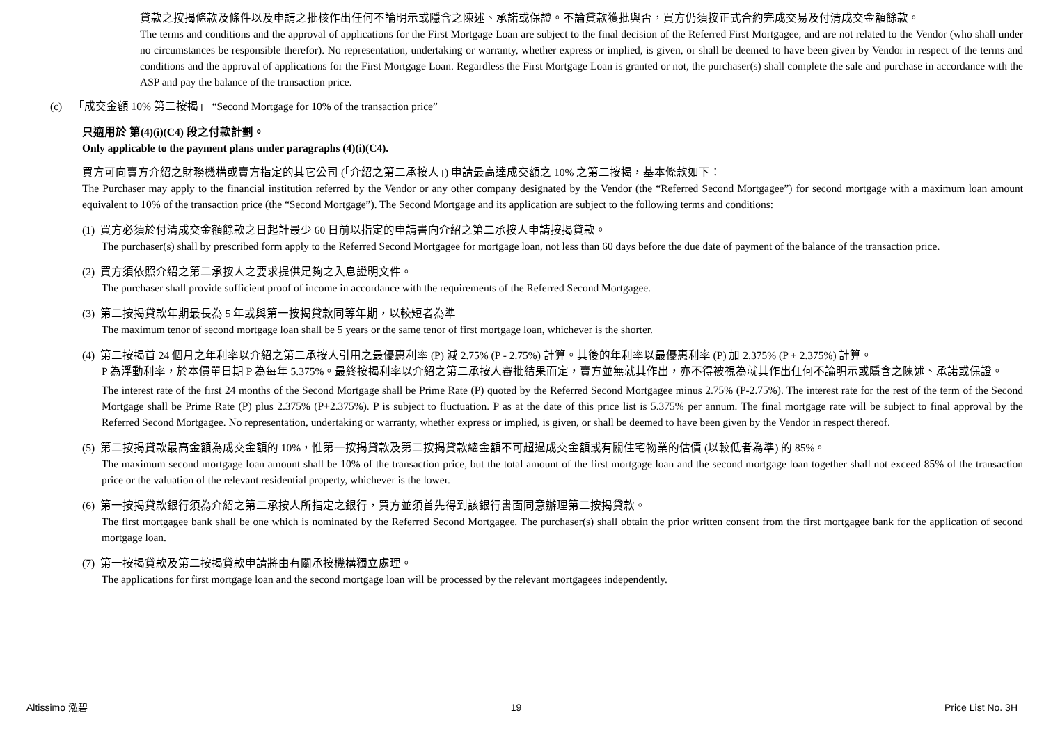貸款之按揭條款及條件以及申請之批核作出任何不論明示或隱含之陳述、承諾或保證。不論貸款獲批與否，買方仍須按正式合約完成交易及付清成交金額餘款。
The terms and conditions and the approval of applications for the First Mortgage Loan are subject to the final decision of the Referred First Mortgagee, and are not related to the Vendor (who shall under no circumstances be responsible therefor). No representation, undertaking or warranty, whether express or implied, is given, or shall be deemed to have been given by Vendor in respect of the terms and conditions and the approval of applications for the First Mortgage Loan. Regardless the First Mortgage Loan is granted or not, the purchaser(s) shall complete the sale and purchase in accordance with the ASP and pay the balance of the transaction price.
(c) 「成交金額 10% 第二按揭」 “Second Mortgage for 10% of the transaction price”
只適用於 第(4)(i)(C4) 段之付款計劃。
Only applicable to the payment plans under paragraphs (4)(i)(C4).
買方可向賣方介紹之財務機構或賣方指定的其它公司 (「介紹之第二承按人」) 申請最高達成交額之 10% 之第二按揭，基本條款如下：
The Purchaser may apply to the financial institution referred by the Vendor or any other company designated by the Vendor (the “Referred Second Mortgagee”) for second mortgage with a maximum loan amount equivalent to 10% of the transaction price (the “Second Mortgage”). The Second Mortgage and its application are subject to the following terms and conditions:
(1) 買方必須於付清成交金額餘款之日起計最少 60 日前以指定的申請書向介紹之第二承按人申請按揭貸款。
The purchaser(s) shall by prescribed form apply to the Referred Second Mortgagee for mortgage loan, not less than 60 days before the due date of payment of the balance of the transaction price.
(2) 買方須依照介紹之第二承按人之要求提供足夠之入息證明文件。
The purchaser shall provide sufficient proof of income in accordance with the requirements of the Referred Second Mortgagee.
(3) 第二按揭貸款年期最長為 5 年或與第一按揭貸款同等年期，以較短者為準
The maximum tenor of second mortgage loan shall be 5 years or the same tenor of first mortgage loan, whichever is the shorter.
(4) 第二按揭首 24 個月之年利率以介紹之第二承按人引用之最優惠利率 (P) 減 2.75% (P - 2.75%) 計算。其後的年利率以最優惠利率 (P) 加 2.375% (P + 2.375%) 計算。
P 為浮動利率，於本價單日期 P 為每年 5.375%。最終按揭利率以介紹之第二承按人審批結果而定，賣方並無就其作出，亦不得被視為就其作出任何不論明示或隱含之陳述、承諾或保證。
The interest rate of the first 24 months of the Second Mortgage shall be Prime Rate (P) quoted by the Referred Second Mortgagee minus 2.75% (P-2.75%). The interest rate for the rest of the term of the Second Mortgage shall be Prime Rate (P) plus 2.375% (P+2.375%). P is subject to fluctuation. P as at the date of this price list is 5.375% per annum. The final mortgage rate will be subject to final approval by the Referred Second Mortgagee. No representation, undertaking or warranty, whether express or implied, is given, or shall be deemed to have been given by the Vendor in respect thereof.
(5) 第二按揭貸款最高金額為成交金額的 10%，惟第一按揭貸款及第二按揭貸款總金額不可超過成交金額或有關住宅物業的估價 (以較低者為準) 的 85%。
The maximum second mortgage loan amount shall be 10% of the transaction price, but the total amount of the first mortgage loan and the second mortgage loan together shall not exceed 85% of the transaction price or the valuation of the relevant residential property, whichever is the lower.
(6) 第一按揭貸款銀行須為介紹之第二承按人所指定之銀行，買方並須首先得到該銀行書面同意辦理第二按揭貸款。
The first mortgagee bank shall be one which is nominated by the Referred Second Mortgagee. The purchaser(s) shall obtain the prior written consent from the first mortgagee bank for the application of second mortgage loan.
(7) 第一按揭貸款及第二按揭貸款申請將由有關承按機構獨立處理。
The applications for first mortgage loan and the second mortgage loan will be processed by the relevant mortgagees independently.
Altissimo 泓碧 19 Price List No. 3H